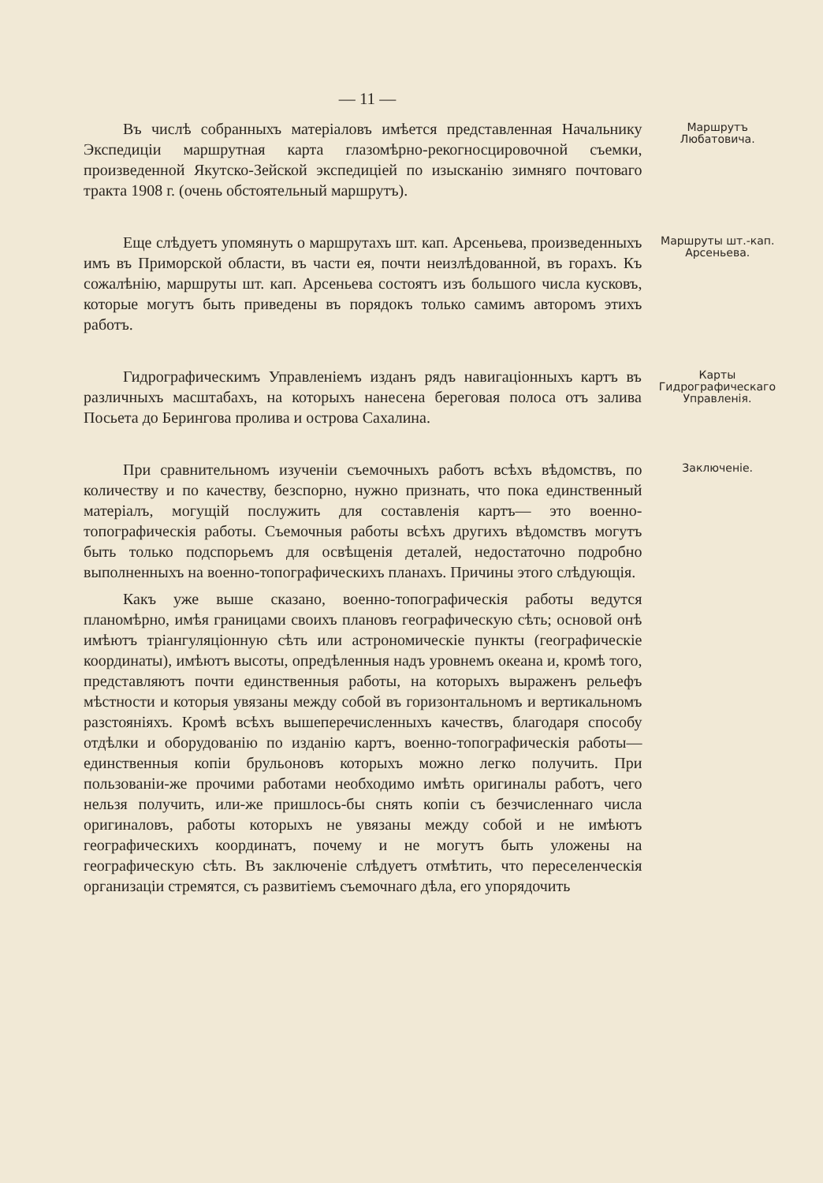— 11 —
Въ числѣ собранныхъ матеріаловъ имѣется представленная Начальнику Экспедиціи маршрутная карта глазомѣрно-рекогносцировочной съемки, произведенной Якутско-Зейской экспедиціей по изысканію зимняго почтоваго тракта 1908 г. (очень обстоятельный маршрутъ).
Маршрутъ Любатовича.
Еще слѣдуетъ упомянуть о маршрутахъ шт. кап. Арсеньева, произведенныхъ имъ въ Приморской области, въ части ея, почти неизлѣдованной, въ горахъ. Къ сожалѣнію, маршруты шт. кап. Арсеньева состоятъ изъ большого числа кусковъ, которые могутъ быть приведены въ порядокъ только самимъ авторомъ этихъ работъ.
Маршруты шт.-кап. Арсеньева.
Гидрографическимъ Управленіемъ изданъ рядъ навигаціонныхъ картъ въ различныхъ масштабахъ, на которыхъ нанесена береговая полоса отъ залива Посьета до Берингова пролива и острова Сахалина.
Карты Гидрографическаго Управленія.
При сравнительномъ изученіи съемочныхъ работъ всѣхъ вѣдомствъ, по количеству и по качеству, безспорно, нужно признать, что пока единственный матеріалъ, могущій послужить для составленія картъ— это военно-топографическія работы. Съемочныя работы всѣхъ другихъ вѣдомствъ могутъ быть только подспорьемъ для освѣщенія деталей, недостаточно подробно выполненныхъ на военно-топографическихъ планахъ. Причины этого слѣдующія.
Какъ уже выше сказано, военно-топографическія работы ведутся планомѣрно, имѣя границами своихъ плановъ географическую сѣть; основой онѣ имѣютъ тріангуляціонную сѣть или астрономическіе пункты (географическіе координаты), имѣютъ высоты, опредѣленныя надъ уровнемъ океана и, кромѣ того, представляютъ почти единственныя работы, на которыхъ выраженъ рельефъ мѣстности и которыя увязаны между собой въ горизонтальномъ и вертикальномъ разстояніяхъ. Кромѣ всѣхъ вышеперечисленныхъ качествъ, благодаря способу отдѣлки и оборудованію по изданію картъ, военно-топографическія работы—единственныя копіи брульоновъ которыхъ можно легко получить. При пользованіи-же прочими работами необходимо имѣть оригиналы работъ, чего нельзя получить, или-же пришлось-бы снять копіи съ безчисленнаго числа оригиналовъ, работы которыхъ не увязаны между собой и не имѣютъ географическихъ координатъ, почему и не могутъ быть уложены на географическую сѣть. Въ заключеніе слѣдуетъ отмѣтить, что переселенческія организаціи стремятся, съ развитіемъ съемочнаго дѣла, его упорядочить
Заключеніе.